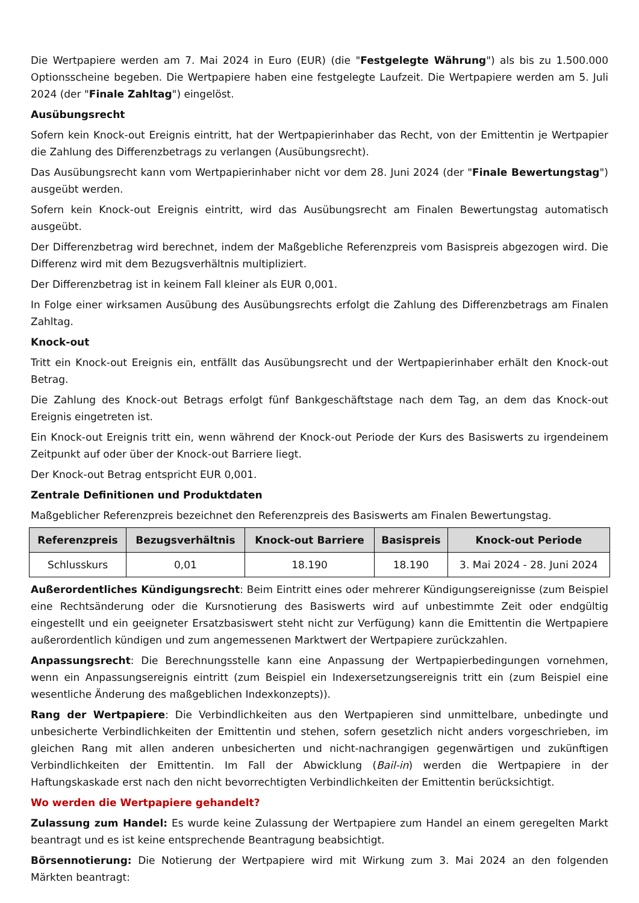Die Wertpapiere werden am 7. Mai 2024 in Euro (EUR) (die "Festgelegte Währung") als bis zu 1.500.000 Optionsscheine begeben. Die Wertpapiere haben eine festgelegte Laufzeit. Die Wertpapiere werden am 5. Juli 2024 (der "Finale Zahltag") eingelöst.
Ausübungsrecht
Sofern kein Knock-out Ereignis eintritt, hat der Wertpapierinhaber das Recht, von der Emittentin je Wertpapier die Zahlung des Differenzbetrags zu verlangen (Ausübungsrecht).
Das Ausübungsrecht kann vom Wertpapierinhaber nicht vor dem 28. Juni 2024 (der "Finale Bewertungstag") ausgeübt werden.
Sofern kein Knock-out Ereignis eintritt, wird das Ausübungsrecht am Finalen Bewertungstag automatisch ausgeübt.
Der Differenzbetrag wird berechnet, indem der Maßgebliche Referenzpreis vom Basispreis abgezogen wird. Die Differenz wird mit dem Bezugsverhältnis multipliziert.
Der Differenzbetrag ist in keinem Fall kleiner als EUR 0,001.
In Folge einer wirksamen Ausübung des Ausübungsrechts erfolgt die Zahlung des Differenzbetrags am Finalen Zahltag.
Knock-out
Tritt ein Knock-out Ereignis ein, entfällt das Ausübungsrecht und der Wertpapierinhaber erhält den Knock-out Betrag.
Die Zahlung des Knock-out Betrags erfolgt fünf Bankgeschäftstage nach dem Tag, an dem das Knock-out Ereignis eingetreten ist.
Ein Knock-out Ereignis tritt ein, wenn während der Knock-out Periode der Kurs des Basiswerts zu irgendeinem Zeitpunkt auf oder über der Knock-out Barriere liegt.
Der Knock-out Betrag entspricht EUR 0,001.
Zentrale Definitionen und Produktdaten
Maßgeblicher Referenzpreis bezeichnet den Referenzpreis des Basiswerts am Finalen Bewertungstag.
| Referenzpreis | Bezugsverhältnis | Knock-out Barriere | Basispreis | Knock-out Periode |
| --- | --- | --- | --- | --- |
| Schlusskurs | 0,01 | 18.190 | 18.190 | 3. Mai 2024 - 28. Juni 2024 |
Außerordentliches Kündigungsrecht: Beim Eintritt eines oder mehrerer Kündigungsereignisse (zum Beispiel eine Rechtsänderung oder die Kursnotierung des Basiswerts wird auf unbestimmte Zeit oder endgültig eingestellt und ein geeigneter Ersatzbasiswert steht nicht zur Verfügung) kann die Emittentin die Wertpapiere außerordentlich kündigen und zum angemessenen Marktwert der Wertpapiere zurückzahlen.
Anpassungsrecht: Die Berechnungsstelle kann eine Anpassung der Wertpapierbedingungen vornehmen, wenn ein Anpassungsereignis eintritt (zum Beispiel ein Indexersetzungsereignis tritt ein (zum Beispiel eine wesentliche Änderung des maßgeblichen Indexkonzepts)).
Rang der Wertpapiere: Die Verbindlichkeiten aus den Wertpapieren sind unmittelbare, unbedingte und unbesicherte Verbindlichkeiten der Emittentin und stehen, sofern gesetzlich nicht anders vorgeschrieben, im gleichen Rang mit allen anderen unbesicherten und nicht-nachrangigen gegenwärtigen und zukünftigen Verbindlichkeiten der Emittentin. Im Fall der Abwicklung (Bail-in) werden die Wertpapiere in der Haftungskaskade erst nach den nicht bevorrechtigten Verbindlichkeiten der Emittentin berücksichtigt.
Wo werden die Wertpapiere gehandelt?
Zulassung zum Handel: Es wurde keine Zulassung der Wertpapiere zum Handel an einem geregelten Markt beantragt und es ist keine entsprechende Beantragung beabsichtigt.
Börsennotierung: Die Notierung der Wertpapiere wird mit Wirkung zum 3. Mai 2024 an den folgenden Märkten beantragt: